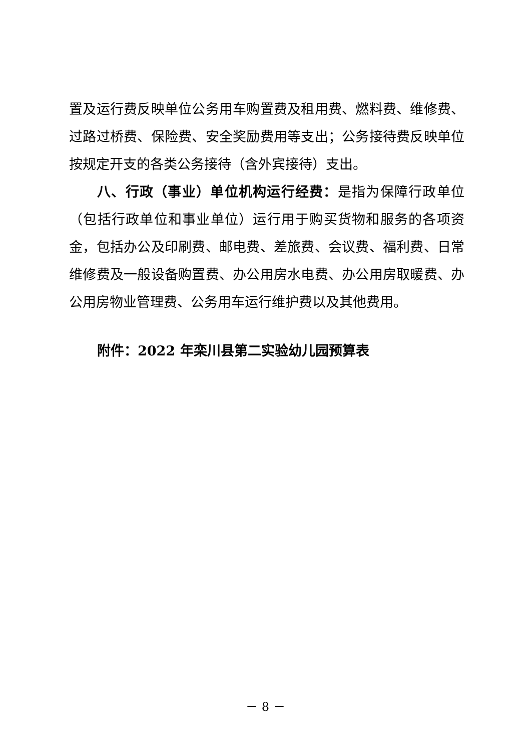置及运行费反映单位公务用车购置费及租用费、燃料费、维修费、过路过桥费、保险费、安全奖励费用等支出；公务接待费反映单位按规定开支的各类公务接待（含外宾接待）支出。
八、行政（事业）单位机构运行经费：是指为保障行政单位（包括行政单位和事业单位）运行用于购买货物和服务的各项资金，包括办公及印刷费、邮电费、差旅费、会议费、福利费、日常维修费及一般设备购置费、办公用房水电费、办公用房取暖费、办公用房物业管理费、公务用车运行维护费以及其他费用。
附件：2022 年栾川县第二实验幼儿园预算表
－ 8 －